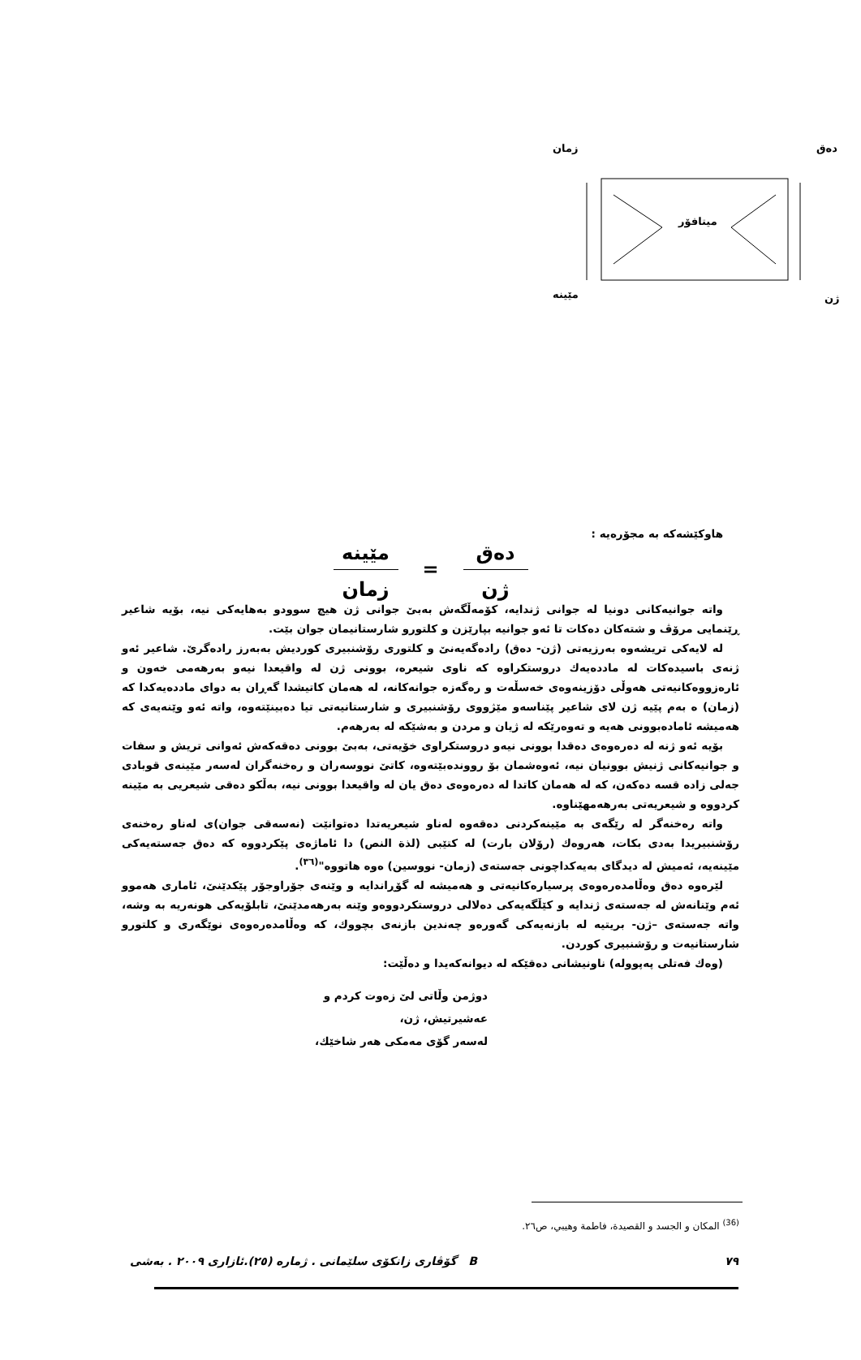زمان دەق
مێینە ژن
میتافۆر
هاوکێشەکە بە مجۆرەیە :
دەق
ژن
=
مێینە
زمان
واتە جوانیەکانی دونیا لە جوانی ژندایە، کۆمەڵگەش بەبێ جوانی ژن هیچ سوودو بەهایەکی نیە، بۆیە شاعیر ڕێنمایی مرۆڤ و شتەکان دەکات تا ئەو جوانیە بپارێزن و کلتورو شارستانیمان جوان بێت.
لە لایەکی تریشەوە بەرزیەتی (ژن- دەق) رادەگەیەنێ و کلتوری رۆشنبیری کوردیش بەبەرز رادەگرێ. شاعیر ئەو ژنەی باسیدەکات لە ماددەیەك دروستکراوە کە ناوی شیعرە، بوونی ژن لە واقیعدا نیەو بەرهەمی خەون و ئارەزووەکانیەتی هەوڵی دۆزینەوەی خەسڵەت و رەگەزە جوانەکانە، لە هەمان کاتیشدا گەڕان بە دوای ماددەیەکدا کە (زمان) ە بەم پێیە ژن لای شاعیر پێناسەو مێژووی رۆشنبیری و شارستانیەتی تیا دەبینێتەوە، واتە ئەو وێنەیەی کە هەمیشە ئامادەبوونی هەیە و تەوەرێکە لە ژیان و مردن و بەشێکە لە بەرهەم.
بۆیە ئەو ژنە لە دەرەوەی دەقدا بوونی نیەو دروستکراوی خۆیەتی، بەبێ بوونی دەقەکەش ئەوانی تریش و سفات و جوانیەکانی ژنیش بوونیان نیە، ئەوەشمان بۆ روونده‌بێتەوە، کاتێ نووسەران و رەخنەگران لەسەر مێینەی قوبادی جەلی زادە قسە دەکەن، کە لە هەمان کاتدا لە دەرەوەی دەق یان لە واقیعدا بوونی نیە، بەڵکو دەقی شیعریی بە مێینە کردووە و شیعریەتی بەرهەمهێناوە.
واتە رەخنەگر لە رێگەی بە مێینەکردنی دەقەوە لەناو شیعریەتدا دەتوانێت (نەسەقی جوان)ی لەناو رەخنەی رۆشنبیریدا بەدی بکات، هەروەك (رۆلان بارت) لە کتێبی (لذة النص) دا ئاماژەی پێکردووە کە دەق جەستەیەکی مێینەیە، ئەمیش لە دیدگای بەیەکداچونی جەستەی (زمان- نووسین) ەوە هاتووە"<sup>(٣٦)</sup>.
لێرەوە دەق وەڵامدەرەوەی پرسیارەکانیەتی و هەمیشە لە گۆڕاندایە و وێنەی جۆراوجۆر پێکدێنێ، ئاماری هەموو ئەم وێنانەش لە جەستەی ژندایە و کێڵگەیەکی دەلالی دروستکردووەو وێنە بەرهەمدێنێ، تابلۆیەکی هونەریە بە وشە، واتە جەستەی –ژن- بریتیە لە بازنەیەکی گەورەو چەندین بازنەی بچووك، کە وەڵامدەرەوەی نوێگەری و کلتورو شارستانیەت و رۆشنبیری کوردن.
(وەك فەتلی پەپوولە) ناونیشانی دەقێکە لە دیوانەکەیدا و دەڵێت:
دوژمن وڵاتی لێ زەوت کردم و
عەشیرتیش، ژن،
لەسەر گۆی مەمکی هەر شاخێك،
<sup>(36)</sup> المكان و الجسد و القصيدة، فاطمة وهيبي، ص٢٦.
٧٩ B گۆڤاری زانکۆی سلێمانی . ژمارە (٢٥).ئازاری ٢٠٠٩ . بەشی